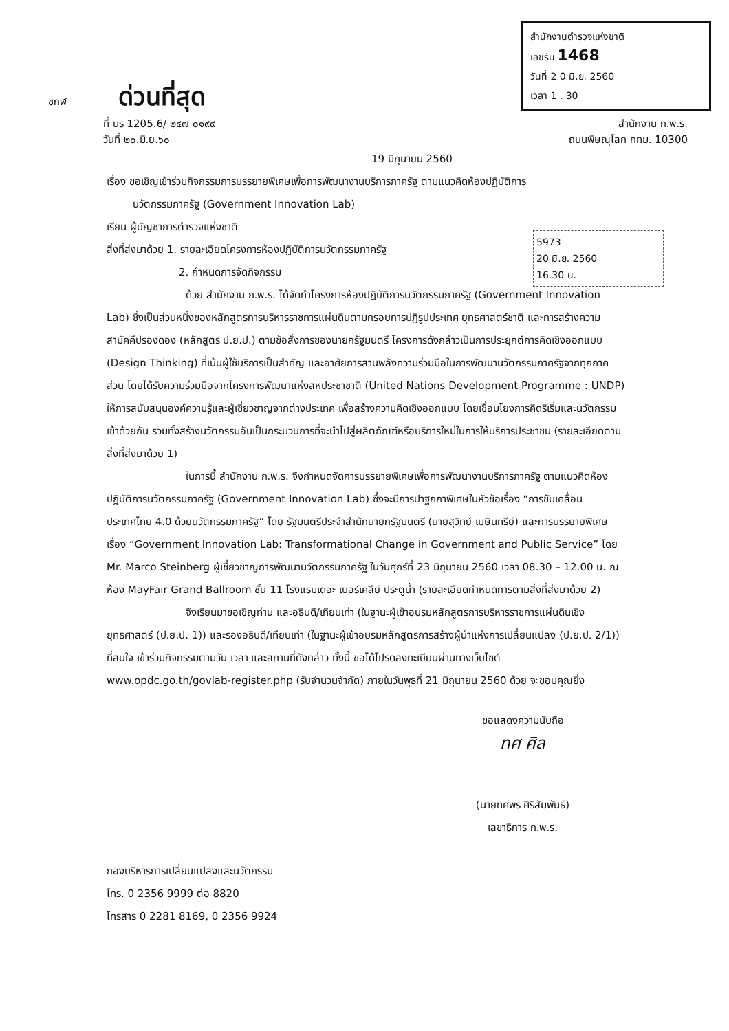สำนักงานตำรวจแห่งชาติ
เลขรับ 1468
วันที่ 2 0 มิ.ย. 2560
เวลา 1 . 30
ชกฬ ด่วนที่สุด
ที่ นร 1205.6/ ๒๔๗ ๐๑๙๙ สำนักงาน ก.พ.ร.
วันที่ ๒๐.มิ.ย.๖๐ ถนนพิษณุโลก กทม. 10300
19 มิถุนายน 2560
5973
20 มิ.ย. 2560
16.30 น.
เรื่อง ขอเชิญเข้าร่วมกิจกรรมการบรรยายพิเศษเพื่อการพัฒนางานบริการภาครัฐ ตามแนวคิดห้องปฏิบัติการ
นวัตกรรมภาครัฐ (Government Innovation Lab)
เรียน ผู้บัญชาการตำรวจแห่งชาติ
สิ่งที่ส่งมาด้วย 1. รายละเอียดโครงการห้องปฏิบัติการนวัตกรรมภาครัฐ
2. กำหนดการจัดกิจกรรม
ด้วย สำนักงาน ก.พ.ร. ได้จัดทำโครงการห้องปฏิบัติการนวัตกรรมภาครัฐ (Government Innovation Lab) ซึ่งเป็นส่วนหนึ่งของหลักสูตรการบริหารราชการแผ่นดินตามกรอบการปฏิรูปประเทศ ยุทธศาสตร์ชาติ และการสร้างความสามัคคีปรองดอง (หลักสูตร ป.ย.ป.) ตามข้อสั่งการของนายกรัฐมนตรี โครงการดังกล่าวเป็นการประยุกต์การคิดเชิงออกแบบ (Design Thinking) ที่เน้นผู้ใช้บริการเป็นสำคัญ และอาศัยการสานพลังความร่วมมือในการพัฒนานวัตกรรมภาครัฐจากทุกภาคส่วน โดยได้รับความร่วมมือจากโครงการพัฒนาแห่งสหประชาชาติ (United Nations Development Programme : UNDP) ให้การสนับสนุนองค์ความรู้และผู้เชี่ยวชาญจากต่างประเทศ เพื่อสร้างความคิดเชิงออกแบบ โดยเชื่อมโยงการคิดริเริ่มและนวัตกรรมเข้าด้วยกัน รวมทั้งสร้างนวัตกรรมอันเป็นกระบวนการที่จะนำไปสู่ผลิตภัณฑ์หรือบริการใหม่ในการให้บริการประชาชน (รายละเอียดตามสิ่งที่ส่งมาด้วย 1)
ในการนี้ สำนักงาน ก.พ.ร. จึงกำหนดจัดการบรรยายพิเศษเพื่อการพัฒนางานบริการภาครัฐ ตามแนวคิดห้องปฏิบัติการนวัตกรรมภาครัฐ (Government Innovation Lab) ซึ่งจะมีการปาฐกถาพิเศษในหัวข้อเรื่อง “การขับเคลื่อนประเทศไทย 4.0 ด้วยนวัตกรรมภาครัฐ” โดย รัฐมนตรีประจำสำนักนายกรัฐมนตรี (นายสุวิทย์ เมษินทรีย์) และการบรรยายพิเศษเรื่อง “Government Innovation Lab: Transformational Change in Government and Public Service” โดย Mr. Marco Steinberg ผู้เชี่ยวชาญการพัฒนานวัตกรรมภาครัฐ ในวันศุกร์ที่ 23 มิถุนายน 2560 เวลา 08.30 – 12.00 น. ณ ห้อง MayFair Grand Ballroom ชั้น 11 โรงแรมเดอะ เบอร์เคลีย์ ประตูน้ำ (รายละเอียดกำหนดการตามสิ่งที่ส่งมาด้วย 2)
จึงเรียนมาขอเชิญท่าน และอธิบดี/เทียบเท่า (ในฐานะผู้เข้าอบรมหลักสูตรการบริหารราชการแผ่นดินเชิงยุทธศาสตร์ (ป.ย.ป. 1)) และรองอธิบดี/เทียบเท่า (ในฐานะผู้เข้าอบรมหลักสูตรการสร้างผู้นำแห่งการเปลี่ยนแปลง (ป.ย.ป. 2/1)) ที่สนใจ เข้าร่วมกิจกรรมตามวัน เวลา และสถานที่ดังกล่าว ทั้งนี้ ขอได้โปรดลงทะเบียนผ่านทางเว็บไซต์ www.opdc.go.th/govlab-register.php (รับจำนวนจำกัด) ภายในวันพุธที่ 21 มิถุนายน 2560 ด้วย จะขอบคุณยิ่ง
ขอแสดงความนับถือ
ทศ ศิล
(นายทศพร ศิริสัมพันธ์)
เลขาธิการ ก.พ.ร.
กองบริหารการเปลี่ยนแปลงและนวัตกรรม
โทร. 0 2356 9999 ต่อ 8820
โทรสาร 0 2281 8169, 0 2356 9924